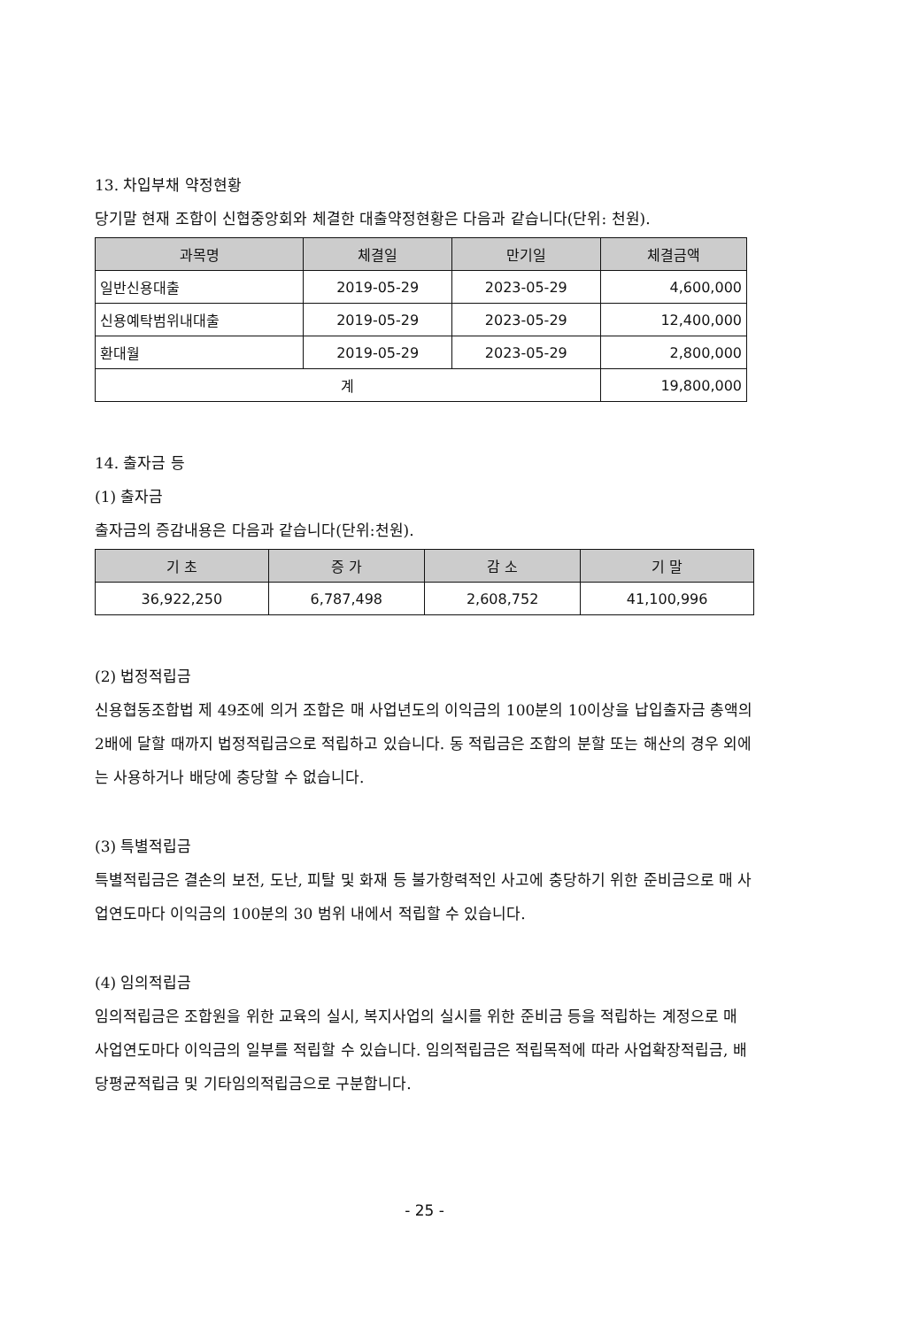13. 차입부채 약정현황
당기말 현재 조합이 신협중앙회와 체결한 대출약정현황은 다음과 같습니다(단위: 천원).
| 과목명 | 체결일 | 만기일 | 체결금액 |
| --- | --- | --- | --- |
| 일반신용대출 | 2019-05-29 | 2023-05-29 | 4,600,000 |
| 신용예탁범위내대출 | 2019-05-29 | 2023-05-29 | 12,400,000 |
| 환대월 | 2019-05-29 | 2023-05-29 | 2,800,000 |
| 계 | | | 19,800,000 |
14. 출자금 등
(1) 출자금
출자금의 증감내용은 다음과 같습니다(단위:천원).
| 기 초 | 증 가 | 감 소 | 기 말 |
| --- | --- | --- | --- |
| 36,922,250 | 6,787,498 | 2,608,752 | 41,100,996 |
(2) 법정적립금
신용협동조합법 제 49조에 의거 조합은 매 사업년도의 이익금의 100분의 10이상을 납입출자금 총액의 2배에 달할 때까지 법정적립금으로 적립하고 있습니다. 동 적립금은 조합의 분할 또는 해산의 경우 외에는 사용하거나 배당에 충당할 수 없습니다.
(3) 특별적립금
특별적립금은 결손의 보전, 도난, 피탈 및 화재 등 불가항력적인 사고에 충당하기 위한 준비금으로 매 사업연도마다 이익금의 100분의 30 범위 내에서 적립할 수 있습니다.
(4) 임의적립금
임의적립금은 조합원을 위한 교육의 실시, 복지사업의 실시를 위한 준비금 등을 적립하는 계정으로 매 사업연도마다 이익금의 일부를 적립할 수 있습니다. 임의적립금은 적립목적에 따라 사업확장적립금, 배당평균적립금 및 기타임의적립금으로 구분합니다.
- 25 -